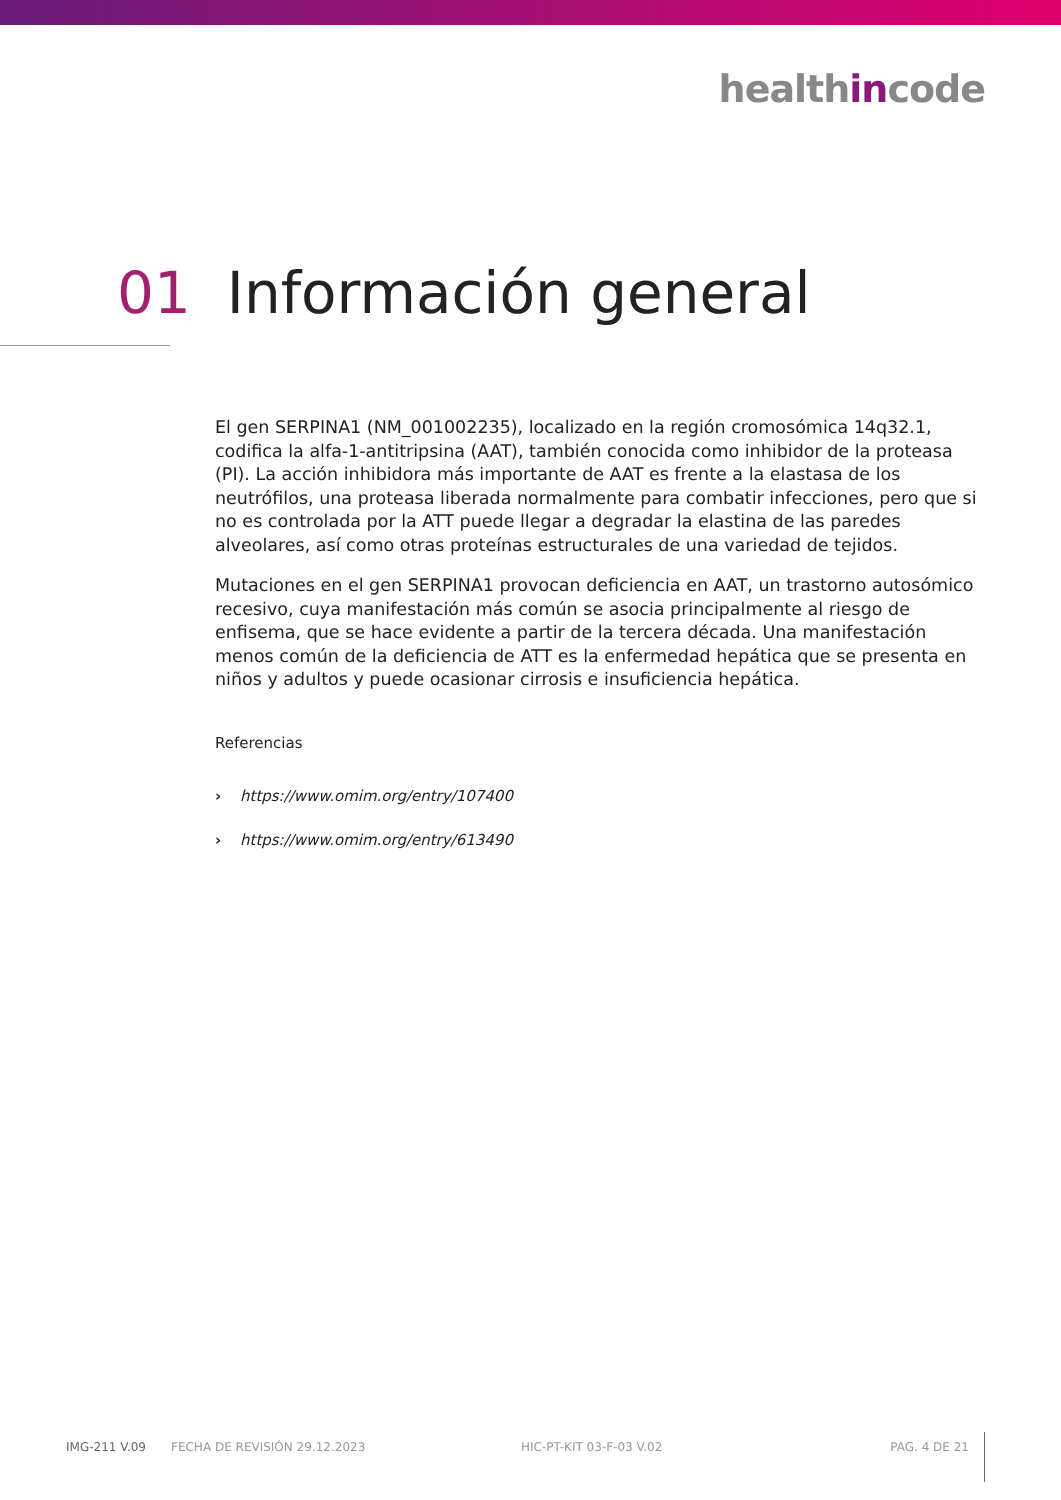healthincode
01 Información general
El gen SERPINA1 (NM_001002235), localizado en la región cromosómica 14q32.1, codifica la alfa-1-antitripsina (AAT), también conocida como inhibidor de la proteasa (PI). La acción inhibidora más importante de AAT es frente a la elastasa de los neutrófilos, una proteasa liberada normalmente para combatir infecciones, pero que si no es controlada por la ATT puede llegar a degradar la elastina de las paredes alveolares, así como otras proteínas estructurales de una variedad de tejidos.
Mutaciones en el gen SERPINA1 provocan deficiencia en AAT, un trastorno autosómico recesivo, cuya manifestación más común se asocia principalmente al riesgo de enfisema, que se hace evidente a partir de la tercera década. Una manifestación menos común de la deficiencia de ATT es la enfermedad hepática que se presenta en niños y adultos y puede ocasionar cirrosis e insuficiencia hepática.
Referencias
› https://www.omim.org/entry/107400
› https://www.omim.org/entry/613490
IMG-211 V.09 FECHA DE REVISIÓN 29.12.2023 HIC-PT-KIT 03-F-03 V.02 PAG. 4 DE 21